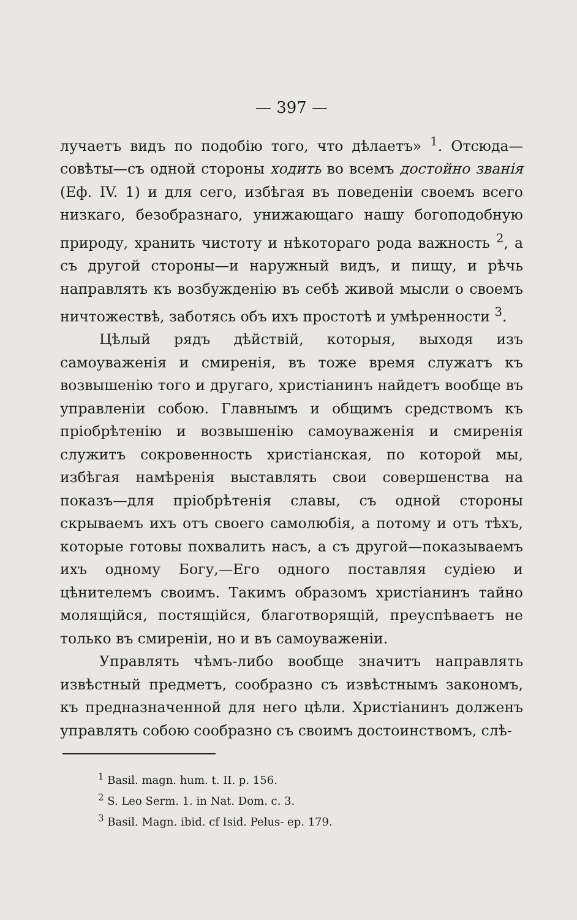— 397 —
лучаетъ видъ по подобію того, что дѣлаетъ» <sup>1</sup>. Отсюда—совѣты—съ одной стороны ходить во всемъ достойно званія (Еф. IV. 1) и для сего, избѣгая въ поведеніи своемъ всего низкаго, безобразнаго, унижающаго нашу богоподобную природу, хранить чистоту и нѣкотораго рода важность <sup>2</sup>, а съ другой стороны—и наружный видъ, и пищу, и рѣчь направлять къ возбужденію въ себѣ живой мысли о своемъ ничтожествѣ, заботясь объ ихъ простотѣ и умѣренности <sup>3</sup>.
Цѣлый рядъ дѣйствій, которыя, выходя изъ самоуваженія и смиренія, въ тоже время служатъ къ возвышенію того и другаго, христіанинъ найдетъ вообще въ управленіи собою. Главнымъ и общимъ средствомъ къ пріобрѣтенію и возвышенію самоуваженія и смиренія служитъ сокровенность христіанская, по которой мы, избѣгая намѣренія выставлять свои совершенства на показъ—для пріобрѣтенія славы, съ одной стороны скрываемъ ихъ отъ своего самолюбія, а потому и отъ тѣхъ, которые готовы похвалить насъ, а съ другой—показываемъ ихъ одному Богу,—Его одного поставляя судіею и цѣнителемъ своимъ. Такимъ образомъ христіанинъ тайно молящійся, постящійся, благотворящій, преуспѣваетъ не только въ смиреніи, но и въ самоуваженіи.
Управлять чѣмъ-либо вообще значитъ направлять извѣстный предметъ, сообразно съ извѣстнымъ закономъ, къ предназначенной для него цѣли. Христіанинъ долженъ управлять собою сообразно съ своимъ достоинствомъ, слѣ-
<sup>1</sup> Basil. magn. hum. t. II. p. 156.
<sup>2</sup> S. Leo Serm. 1. in Nat. Dom. c. 3.
<sup>3</sup> Basil. Magn. ibid. cf Isid. Pelus- ep. 179.